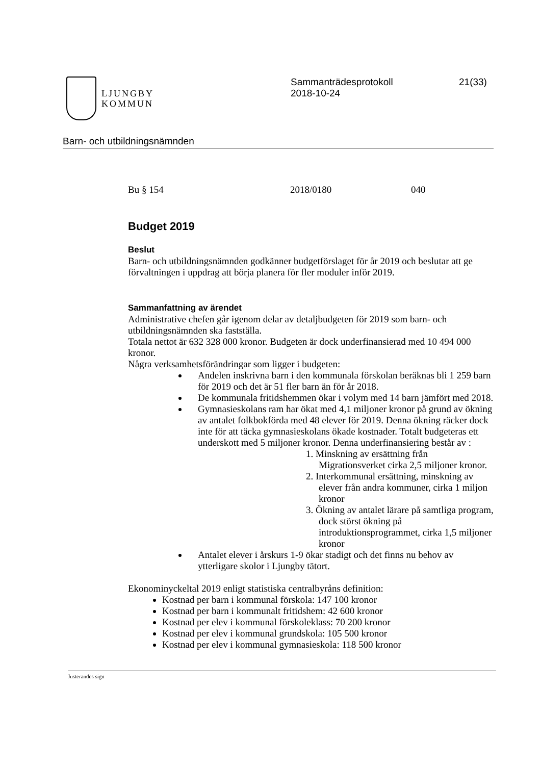LJUNGBY
KOMMUN
Sammanträdesprotokoll
2018-10-24
21(33)
Barn- och utbildningsnämnden
Bu § 154 2018/0180 040
Budget 2019
Beslut
Barn- och utbildningsnämnden godkänner budgetförslaget för år 2019 och beslutar att ge förvaltningen i uppdrag att börja planera för fler moduler inför 2019.
Sammanfattning av ärendet
Administrative chefen går igenom delar av detaljbudgeten för 2019 som barn- och utbildningsnämnden ska fastställa.
Totala nettot är 632 328 000 kronor. Budgeten är dock underfinansierad med 10 494 000 kronor.
Några verksamhetsförändringar som ligger i budgeten:
Andelen inskrivna barn i den kommunala förskolan beräknas bli 1 259 barn för 2019 och det är 51 fler barn än för år 2018.
De kommunala fritidshemmen ökar i volym med 14 barn jämfört med 2018.
Gymnasieskolans ram har ökat med 4,1 miljoner kronor på grund av ökning av antalet folkbokförda med 48 elever för 2019. Denna ökning räcker dock inte för att täcka gymnasieskolans ökade kostnader. Totalt budgeteras ett underskott med 5 miljoner kronor. Denna underfinansiering består av :
1. Minskning av ersättning från Migrationsverket cirka 2,5 miljoner kronor.
2. Interkommunal ersättning, minskning av elever från andra kommuner, cirka 1 miljon kronor
3. Ökning av antalet lärare på samtliga program, dock störst ökning på introduktionsprogrammet, cirka 1,5 miljoner kronor
Antalet elever i årskurs 1-9 ökar stadigt och det finns nu behov av ytterligare skolor i Ljungby tätort.
Ekonominyckeltal 2019 enligt statistiska centralbyråns definition:
Kostnad per barn i kommunal förskola: 147 100 kronor
Kostnad per barn i kommunalt fritidshem: 42 600 kronor
Kostnad per elev i kommunal förskoleklass: 70 200 kronor
Kostnad per elev i kommunal grundskola: 105 500 kronor
Kostnad per elev i kommunal gymnasieskola: 118 500 kronor
Justerandes sign